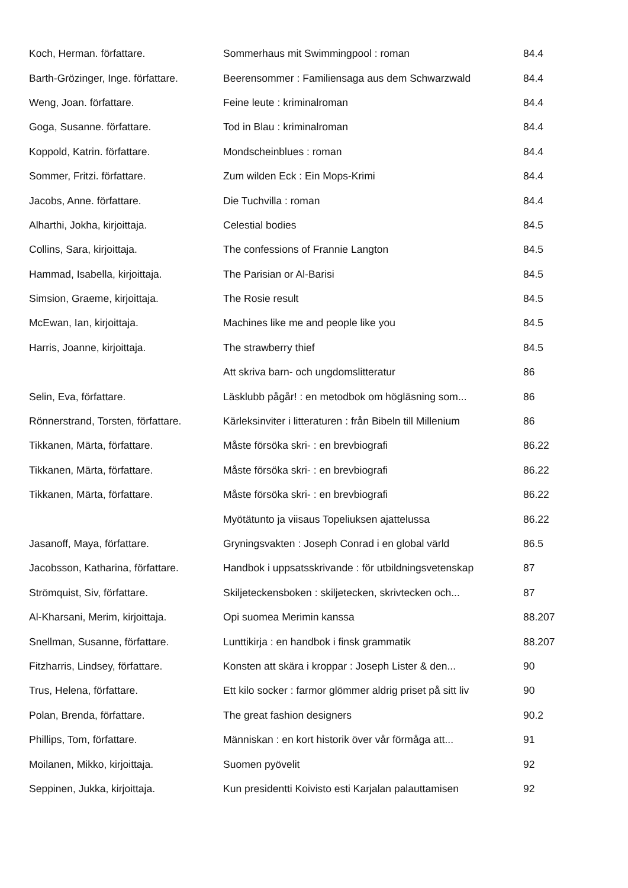| Koch, Herman. författare. | Sommerhaus mit Swimmingpool : roman | 84.4 |
| Barth-Grözinger, Inge. författare. | Beerensommer : Familiensaga aus dem Schwarzwald | 84.4 |
| Weng, Joan. författare. | Feine leute : kriminalroman | 84.4 |
| Goga, Susanne. författare. | Tod in Blau : kriminalroman | 84.4 |
| Koppold, Katrin. författare. | Mondscheinblues : roman | 84.4 |
| Sommer, Fritzi. författare. | Zum wilden Eck : Ein Mops-Krimi | 84.4 |
| Jacobs, Anne. författare. | Die Tuchvilla : roman | 84.4 |
| Alharthi, Jokha, kirjoittaja. | Celestial bodies | 84.5 |
| Collins, Sara, kirjoittaja. | The confessions of Frannie Langton | 84.5 |
| Hammad, Isabella, kirjoittaja. | The Parisian or Al-Barisi | 84.5 |
| Simsion, Graeme, kirjoittaja. | The Rosie result | 84.5 |
| McEwan, Ian, kirjoittaja. | Machines like me and people like you | 84.5 |
| Harris, Joanne, kirjoittaja. | The strawberry thief | 84.5 |
| | Att skriva barn- och ungdomslitteratur | 86 |
| Selin, Eva, författare. | Läsklubb pågår! : en metodbok om högläsning som... | 86 |
| Rönnerstrand, Torsten, författare. | Kärleksinviter i litteraturen : från Bibeln till Millenium | 86 |
| Tikkanen, Märta, författare. | Måste försöka skri- : en brevbiografi | 86.22 |
| Tikkanen, Märta, författare. | Måste försöka skri- : en brevbiografi | 86.22 |
| Tikkanen, Märta, författare. | Måste försöka skri- : en brevbiografi | 86.22 |
| | Myötätunto ja viisaus Topeliuksen ajattelussa | 86.22 |
| Jasanoff, Maya, författare. | Gryningsvakten : Joseph Conrad i en global värld | 86.5 |
| Jacobsson, Katharina, författare. | Handbok i uppsatsskrivande : för utbildningsvetenskap | 87 |
| Strömquist, Siv, författare. | Skiljeteckensboken : skiljetecken, skrivtecken och... | 87 |
| Al-Kharsani, Merim, kirjoittaja. | Opi suomea Merimin kanssa | 88.207 |
| Snellman, Susanne, författare. | Lunttikirja : en handbok i finsk grammatik | 88.207 |
| Fitzharris, Lindsey, författare. | Konsten att skära i kroppar : Joseph Lister & den... | 90 |
| Trus, Helena, författare. | Ett kilo socker : farmor glömmer aldrig priset på sitt liv | 90 |
| Polan, Brenda, författare. | The great fashion designers | 90.2 |
| Phillips, Tom, författare. | Människan : en kort historik över vår förmåga att... | 91 |
| Moilanen, Mikko, kirjoittaja. | Suomen pyövelit | 92 |
| Seppinen, Jukka, kirjoittaja. | Kun presidentti Koivisto esti Karjalan palauttamisen | 92 |